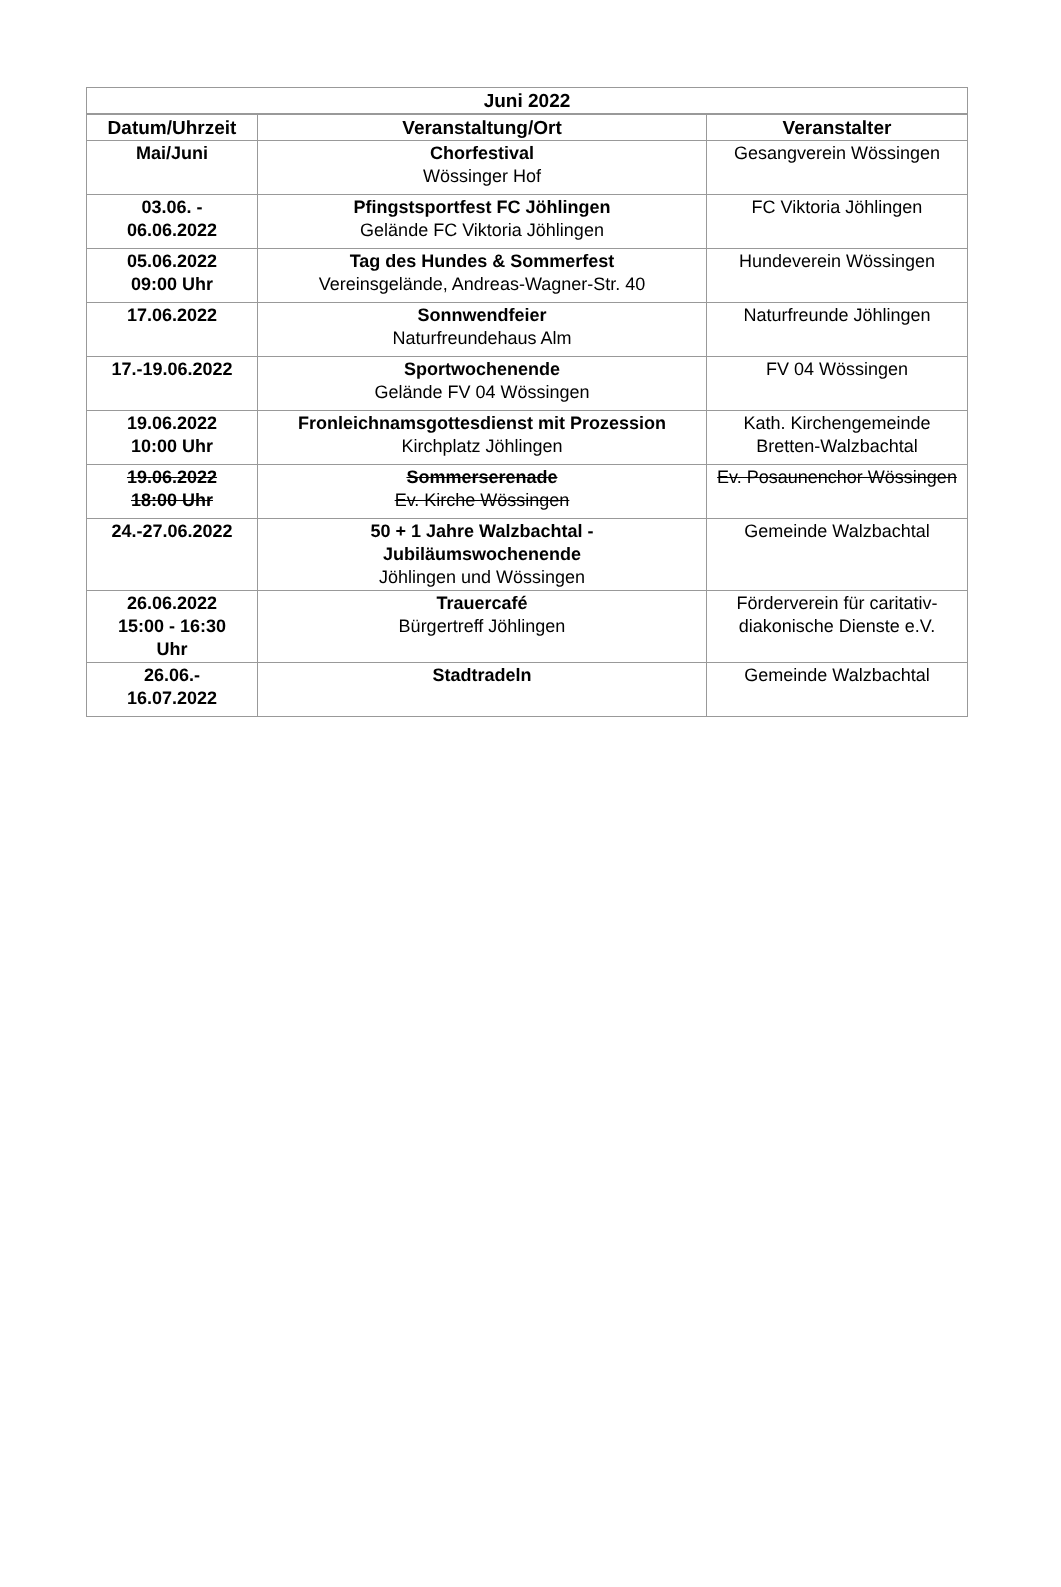| Juni 2022 | | |
| --- | --- | --- |
| Datum/Uhrzeit | Veranstaltung/Ort | Veranstalter |
| Mai/Juni | Chorfestival Wössinger Hof | Gesangverein Wössingen |
| 03.06. - 06.06.2022 | Pfingstsportfest FC Jöhlingen Gelände FC Viktoria Jöhlingen | FC Viktoria Jöhlingen |
| 05.06.2022 09:00 Uhr | Tag des Hundes & Sommerfest Vereinsgelände, Andreas-Wagner-Str. 40 | Hundeverein Wössingen |
| 17.06.2022 | Sonnwendfeier Naturfreundehaus Alm | Naturfreunde Jöhlingen |
| 17.-19.06.2022 | Sportwochenende Gelände FV 04 Wössingen | FV 04 Wössingen |
| 19.06.2022 10:00 Uhr | Fronleichnamsgottesdienst mit Prozession Kirchplatz Jöhlingen | Kath. Kirchengemeinde Bretten-Walzbachtal |
| 19.06.2022 18:00 Uhr | Sommerserenade Ev. Kirche Wössingen | Ev. Posaunenchor Wössingen |
| 24.-27.06.2022 | 50 + 1 Jahre Walzbachtal - Jubiläumswochenende Jöhlingen und Wössingen | Gemeinde Walzbachtal |
| 26.06.2022 15:00 - 16:30 Uhr | Trauercafé Bürgertreff Jöhlingen | Förderverein für caritativ-diakonische Dienste e.V. |
| 26.06.- 16.07.2022 | Stadtradeln | Gemeinde Walzbachtal |